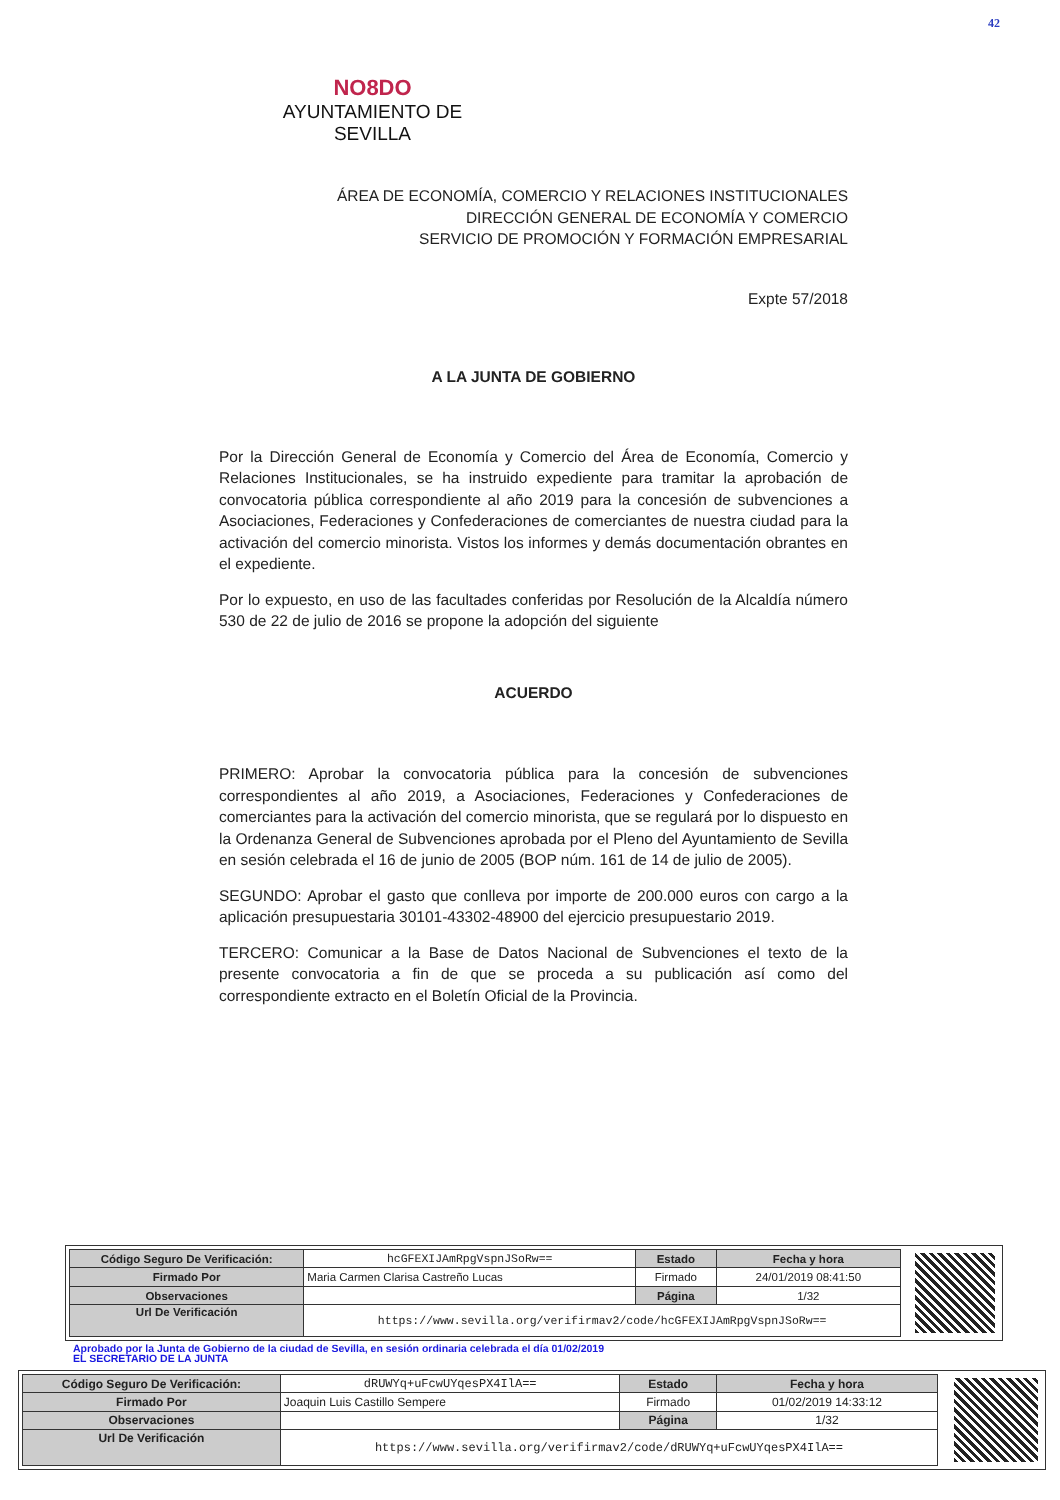42
NO8DO
AYUNTAMIENTO DE SEVILLA
ÁREA DE ECONOMÍA, COMERCIO Y RELACIONES INSTITUCIONALES
DIRECCIÓN GENERAL DE ECONOMÍA Y COMERCIO
SERVICIO DE PROMOCIÓN Y FORMACIÓN EMPRESARIAL
Expte 57/2018
A LA JUNTA DE GOBIERNO
Por la Dirección General de Economía y Comercio del Área de Economía, Comercio y Relaciones Institucionales, se ha instruido expediente para tramitar la aprobación de convocatoria pública correspondiente al año 2019 para la concesión de subvenciones a Asociaciones, Federaciones y Confederaciones de comerciantes de nuestra ciudad para la activación del comercio minorista. Vistos los informes y demás documentación obrantes en el expediente.
Por lo expuesto, en uso de las facultades conferidas por Resolución de la Alcaldía número 530 de 22 de julio de 2016 se propone la adopción del siguiente
ACUERDO
PRIMERO: Aprobar la convocatoria pública para la concesión de subvenciones correspondientes al año 2019, a Asociaciones, Federaciones y Confederaciones de comerciantes para la activación del comercio minorista, que se regulará por lo dispuesto en la Ordenanza General de Subvenciones aprobada por el Pleno del Ayuntamiento de Sevilla en sesión celebrada el 16 de junio de 2005 (BOP núm. 161 de 14 de julio de 2005).
SEGUNDO: Aprobar el gasto que conlleva por importe de 200.000 euros con cargo a la aplicación presupuestaria 30101-43302-48900 del ejercicio presupuestario 2019.
TERCERO: Comunicar a la Base de Datos Nacional de Subvenciones el texto de la presente convocatoria a fin de que se proceda a su publicación así como del correspondiente extracto en el Boletín Oficial de la Provincia.
| Código Seguro De Verificación: | hcGFEXIJAmRpgVspnJSoRw== | Estado | Fecha y hora |
| Firmado Por | Maria Carmen Clarisa Castreño Lucas | Firmado | 24/01/2019 08:41:50 |
| Observaciones | | Página | 1/32 |
| Url De Verificación | https://www.sevilla.org/verifirmav2/code/hcGFEXIJAmRpgVspnJSoRw== | | |
Aprobado por la Junta de Gobierno de la ciudad de Sevilla, en sesión ordinaria celebrada el día 01/02/2019
EL SECRETARIO DE LA JUNTA
| Código Seguro De Verificación: | dRUWYq+uFcwUYqesPX4IlA== | Estado | Fecha y hora |
| Firmado Por | Joaquin Luis Castillo Sempere | Firmado | 01/02/2019 14:33:12 |
| Observaciones | | Página | 1/32 |
| Url De Verificación | https://www.sevilla.org/verifirmav2/code/dRUWYq+uFcwUYqesPX4IlA== | | |